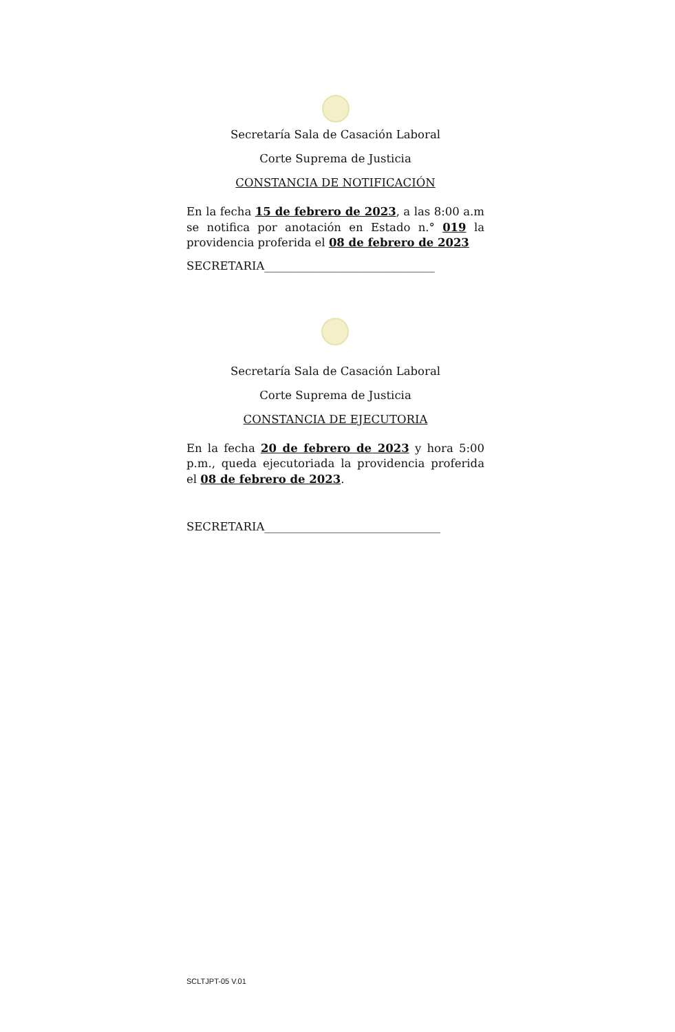Secretaría Sala de Casación Laboral
Corte Suprema de Justicia
CONSTANCIA DE NOTIFICACIÓN
En la fecha 15 de febrero de 2023, a las 8:00 a.m se notifica por anotación en Estado n.° 019 la providencia proferida el 08 de febrero de 2023
SECRETARIA______________________________
Secretaría Sala de Casación Laboral
Corte Suprema de Justicia
CONSTANCIA DE EJECUTORIA
En la fecha 20 de febrero de 2023 y hora 5:00 p.m., queda ejecutoriada la providencia proferida el 08 de febrero de 2023.
SECRETARIA_______________________________
SCLTJPT-05 V.01